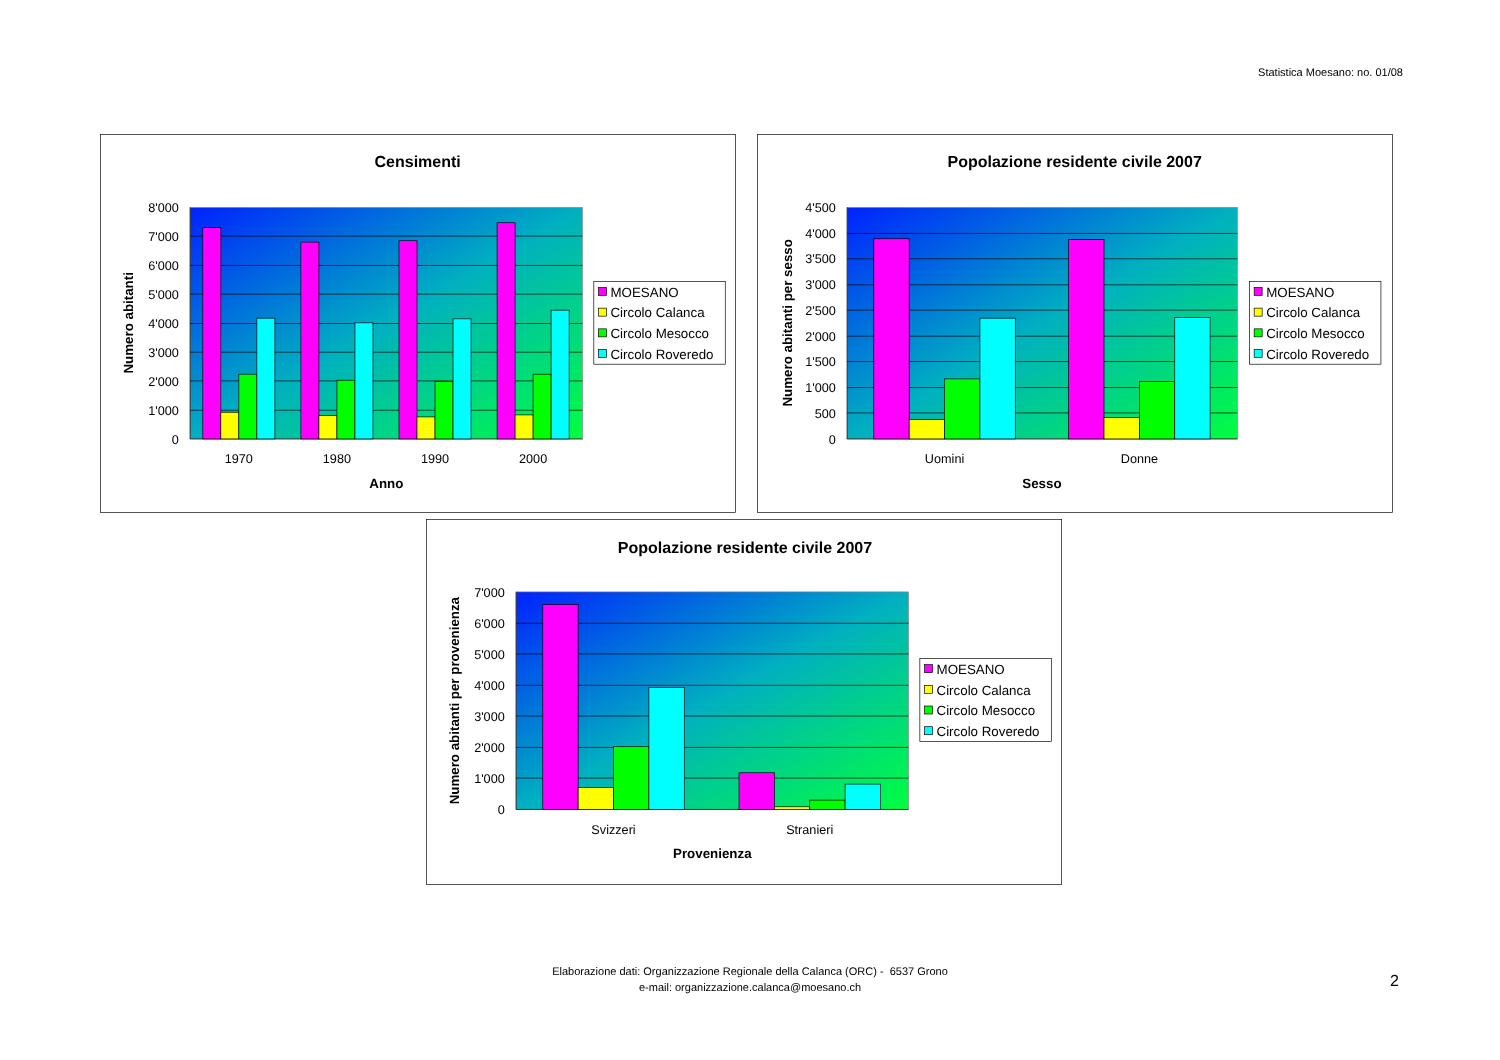Statistica Moesano: no. 01/08
Censimenti
8'000
7'000
6'000
5'000
4'000
3'000
2'000
1'000
0
1970
1980
1990
2000
Anno
Numero abitanti
MOESANO
Circolo Calanca
Circolo Mesocco
Circolo Roveredo
Popolazione residente civile 2007
4'500
4'000
3'500
3'000
2'500
2'000
1'500
1'000
500
0
Uomini
Donne
Sesso
Numero abitanti per sesso
MOESANO
Circolo Calanca
Circolo Mesocco
Circolo Roveredo
Popolazione residente civile 2007
7'000
6'000
5'000
4'000
3'000
2'000
1'000
0
Svizzeri
Stranieri
Provenienza
Numero abitanti per provenienza
MOESANO
Circolo Calanca
Circolo Mesocco
Circolo Roveredo
Elaborazione dati: Organizzazione Regionale della Calanca (ORC) - 6537 Grono
e-mail: organizzazione.calanca@moesano.ch
2